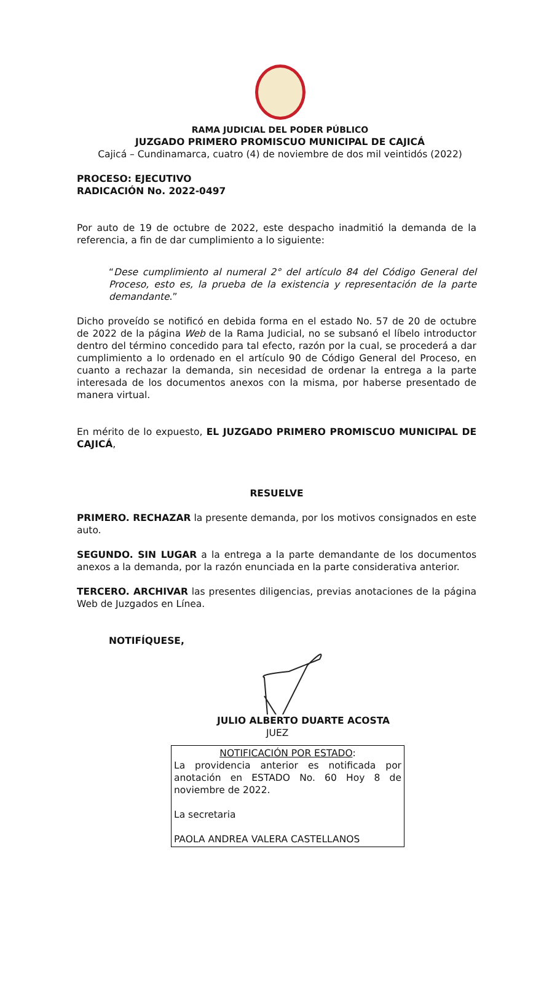RAMA JUDICIAL DEL PODER PÚBLICO
JUZGADO PRIMERO PROMISCUO MUNICIPAL DE CAJICÁ
Cajicá – Cundinamarca, cuatro (4) de noviembre de dos mil veintidós (2022)
PROCESO: EJECUTIVO
RADICACIÓN No. 2022-0497
Por auto de 19 de octubre de 2022, este despacho inadmitió la demanda de la referencia, a fin de dar cumplimiento a lo siguiente:
“Dese cumplimiento al numeral 2° del artículo 84 del Código General del Proceso, esto es, la prueba de la existencia y representación de la parte demandante.”
Dicho proveído se notificó en debida forma en el estado No. 57 de 20 de octubre de 2022 de la página Web de la Rama Judicial, no se subsanó el líbelo introductor dentro del término concedido para tal efecto, razón por la cual, se procederá a dar cumplimiento a lo ordenado en el artículo 90 de Código General del Proceso, en cuanto a rechazar la demanda, sin necesidad de ordenar la entrega a la parte interesada de los documentos anexos con la misma, por haberse presentado de manera virtual.
En mérito de lo expuesto, EL JUZGADO PRIMERO PROMISCUO MUNICIPAL DE CAJICÁ,
RESUELVE
PRIMERO. RECHAZAR la presente demanda, por los motivos consignados en este auto.
SEGUNDO. SIN LUGAR a la entrega a la parte demandante de los documentos anexos a la demanda, por la razón enunciada en la parte considerativa anterior.
TERCERO. ARCHIVAR las presentes diligencias, previas anotaciones de la página Web de Juzgados en Línea.
NOTIFÍQUESE,
JULIO ALBERTO DUARTE ACOSTA
JUEZ
NOTIFICACIÓN POR ESTADO:
La providencia anterior es notificada por anotación en ESTADO No. 60 Hoy 8 de noviembre de 2022.
La secretaria
PAOLA ANDREA VALERA CASTELLANOS